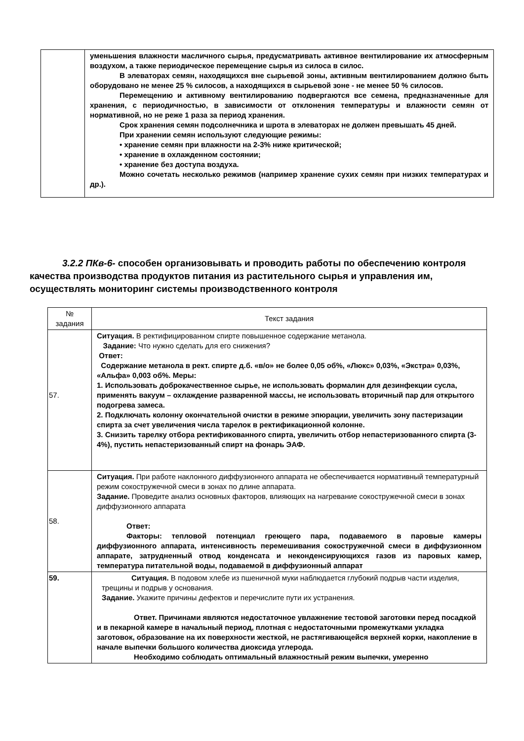| | уменьшения влажности масличного сырья, предусматривать активное вентилирование их атмосферным воздухом, а также периодическое перемещение сырья из силоса в силос. В элеваторах семян, находящихся вне сырьевой зоны, активным вентилированием должно быть оборудовано не менее 25 % силосов, а находящихся в сырьевой зоне - не менее 50 % силосов. Перемещению и активному вентилированию подвергаются все семена, предназначенные для хранения, с периодичностью, в зависимости от отклонения температуры и влажности семян от нормативной, но не реже 1 раза за период хранения. Срок хранения семян подсолнечника и шрота в элеваторах не должен превышать 45 дней. При хранении семян используют следующие режимы: • хранение семян при влажности на 2-3% ниже критической; • хранение в охлажденном состоянии; • хранение без доступа воздуха. Можно сочетать несколько режимов (например хранение сухих семян при низких температурах и др.). |
3.2.2 ПКв-6- способен организовывать и проводить работы по обеспечению контроля качества производства продуктов питания из растительного сырья и управления им, осуществлять мониторинг системы производственного контроля
| № задания | Текст задания |
| --- | --- |
| 57. | Ситуация. В ректифицированном спирте повышенное содержание метанола. Задание: Что нужно сделать для его снижения? Ответ: Содержание метанола в рект. спирте д.б. «в/о» не более 0,05 об%, «Люкс» 0,03%, «Экстра» 0,03%, «Альфа» 0,003 об%. Меры: 1. Использовать доброкачественное сырье, не использовать формалин для дезинфекции сусла, применять вакуум – охлаждение разваренной массы, не использовать вторичный пар для открытого подогрева замеса. 2. Подключать колонну окончательной очистки в режиме эпюрации, увеличить зону пастеризации спирта за счет увеличения числа тарелок в ректификационной колонне. 3. Снизить тарелку отбора ректификованного спирта, увеличить отбор непастеризованного спирта (3-4%), пустить непастеризованный спирт на фонарь ЭАФ. |
| 58. | Ситуация. При работе наклонного диффузионного аппарата не обеспечивается нормативный температурный режим сокостружечной смеси в зонах по длине аппарата. Задание. Проведите анализ основных факторов, влияющих на нагревание сокостружечной смеси в зонах диффузионного аппарата Ответ: Факторы: тепловой потенциал греющего пара, подаваемого в паровые камеры диффузионного аппарата, интенсивность перемешивания сокостружечной смеси в диффузионном аппарате, затрудненный отвод конденсата и неконденсирующихся газов из паровых камер, температура питательной воды, подаваемой в диффузионный аппарат |
| 59. | Ситуация. В подовом хлебе из пшеничной муки наблюдается глубокий подрыв части изделия, трещины и подрыв у основания. Задание. Укажите причины дефектов и перечислите пути их устранения. Ответ. Причинами являются недостаточное увлажнение тестовой заготовки перед посадкой и в пекарной камере в начальный период, плотная с недостаточными промежутками укладка заготовок, образование на их поверхности жесткой, не растягивающейся верхней корки, накопление в начале выпечки большого количества диоксида углерода. Необходимо соблюдать оптимальный влажностный режим выпечки, умеренно |